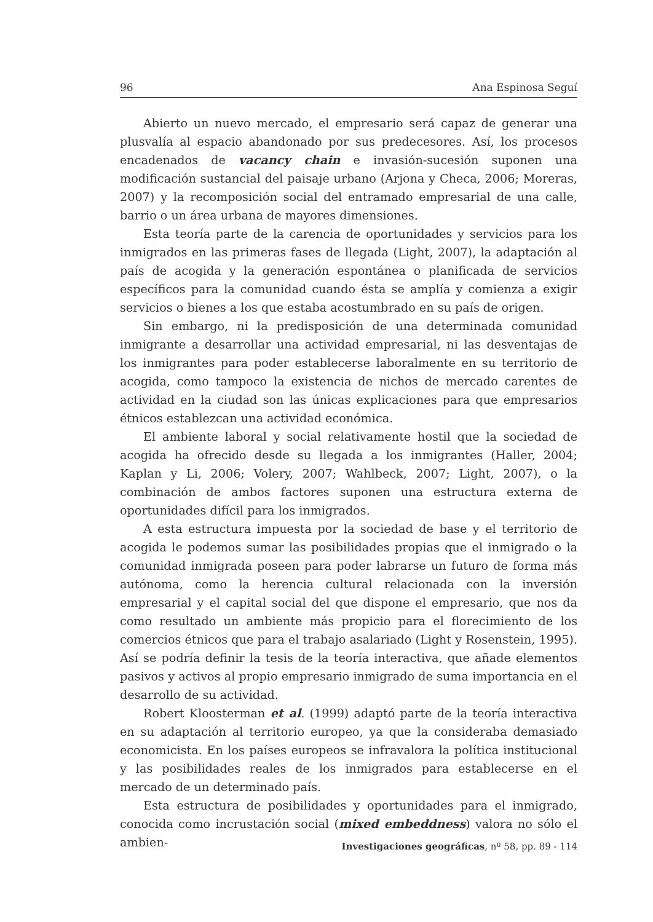96 Ana Espinosa Seguí
Abierto un nuevo mercado, el empresario será capaz de generar una plusvalía al espacio abandonado por sus predecesores. Así, los procesos encadenados de vacancy chain e invasión-sucesión suponen una modificación sustancial del paisaje urbano (Arjona y Checa, 2006; Moreras, 2007) y la recomposición social del entramado empresarial de una calle, barrio o un área urbana de mayores dimensiones.
Esta teoría parte de la carencia de oportunidades y servicios para los inmigrados en las primeras fases de llegada (Light, 2007), la adaptación al país de acogida y la generación espontánea o planificada de servicios específicos para la comunidad cuando ésta se amplía y comienza a exigir servicios o bienes a los que estaba acostumbrado en su país de origen.
Sin embargo, ni la predisposición de una determinada comunidad inmigrante a desarrollar una actividad empresarial, ni las desventajas de los inmigrantes para poder establecerse laboralmente en su territorio de acogida, como tampoco la existencia de nichos de mercado carentes de actividad en la ciudad son las únicas explicaciones para que empresarios étnicos establezcan una actividad económica.
El ambiente laboral y social relativamente hostil que la sociedad de acogida ha ofrecido desde su llegada a los inmigrantes (Haller, 2004; Kaplan y Li, 2006; Volery, 2007; Wahlbeck, 2007; Light, 2007), o la combinación de ambos factores suponen una estructura externa de oportunidades difícil para los inmigrados.
A esta estructura impuesta por la sociedad de base y el territorio de acogida le podemos sumar las posibilidades propias que el inmigrado o la comunidad inmigrada poseen para poder labrarse un futuro de forma más autónoma, como la herencia cultural relacionada con la inversión empresarial y el capital social del que dispone el empresario, que nos da como resultado un ambiente más propicio para el florecimiento de los comercios étnicos que para el trabajo asalariado (Light y Rosenstein, 1995). Así se podría definir la tesis de la teoría interactiva, que añade elementos pasivos y activos al propio empresario inmigrado de suma importancia en el desarrollo de su actividad.
Robert Kloosterman et al. (1999) adaptó parte de la teoría interactiva en su adaptación al territorio europeo, ya que la consideraba demasiado economicista. En los países europeos se infravalora la política institucional y las posibilidades reales de los inmigrados para establecerse en el mercado de un determinado país.
Esta estructura de posibilidades y oportunidades para el inmigrado, conocida como incrustación social (mixed embeddness) valora no sólo el ambien-
Investigaciones geográficas, nº 58, pp. 89 - 114